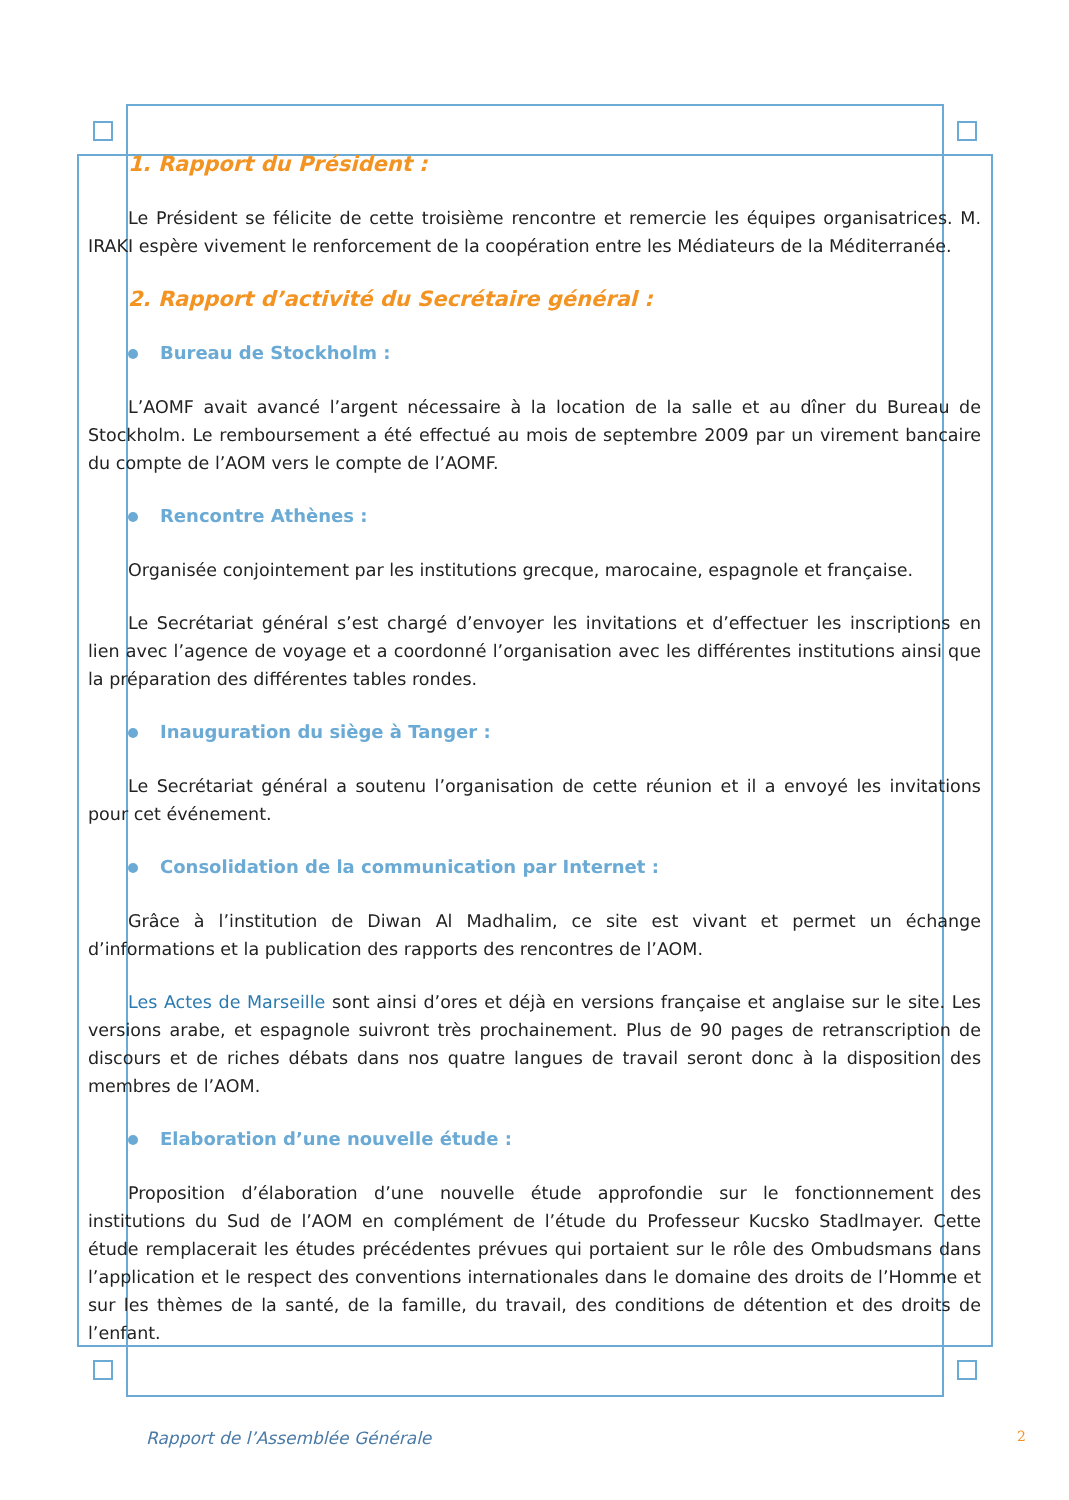1. Rapport du Président :
Le Président se félicite de cette troisième rencontre et remercie les équipes organisatrices. M. IRAKI espère vivement le renforcement de la coopération entre les Médiateurs de la Méditerranée.
2. Rapport d’activité du Secrétaire général :
Bureau de Stockholm :
L’AOMF avait avancé l’argent nécessaire à la location de la salle et au dîner du Bureau de Stockholm. Le remboursement a été effectué au mois de septembre 2009 par un virement bancaire du compte de l’AOM vers le compte de l’AOMF.
Rencontre Athènes :
Organisée conjointement par les institutions grecque, marocaine, espagnole et française.
Le Secrétariat général s’est chargé d’envoyer les invitations et d’effectuer les inscriptions en lien avec l’agence de voyage et a coordonné l’organisation avec les différentes institutions ainsi que la préparation des différentes tables rondes.
Inauguration du siège à Tanger :
Le Secrétariat général a soutenu l’organisation de cette réunion et il a envoyé les invitations pour cet événement.
Consolidation de la communication par Internet :
Grâce à l’institution de Diwan Al Madhalim, ce site est vivant et permet un échange d’informations et la publication des rapports des rencontres de l’AOM.
Les Actes de Marseille sont ainsi d’ores et déjà en versions française et anglaise sur le site. Les versions arabe, et espagnole suivront très prochainement. Plus de 90 pages de retranscription de discours et de riches débats dans nos quatre langues de travail seront donc à la disposition des membres de l’AOM.
Elaboration d’une nouvelle étude :
Proposition d’élaboration d’une nouvelle étude approfondie sur le fonctionnement des institutions du Sud de l’AOM en complément de l’étude du Professeur Kucsko Stadlmayer. Cette étude remplacerait les études précédentes prévues qui portaient sur le rôle des Ombudsmans dans l’application et le respect des conventions internationales dans le domaine des droits de l’Homme et sur les thèmes de la santé, de la famille, du travail, des conditions de détention et des droits de l’enfant.
Rapport de l’Assemblée Générale 2